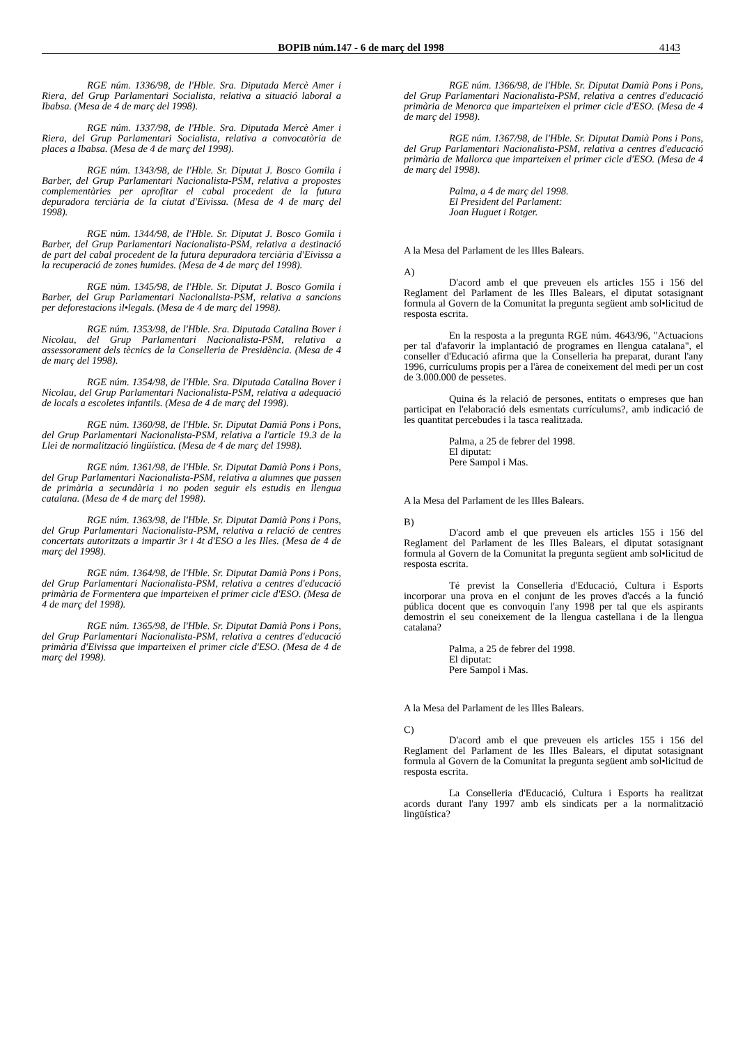BOPIB núm.147 - 6 de març del 1998 4143
RGE núm. 1336/98, de l'Hble. Sra. Diputada Mercè Amer i Riera, del Grup Parlamentari Socialista, relativa a situació laboral a Ibabsa. (Mesa de 4 de març del 1998).
RGE núm. 1337/98, de l'Hble. Sra. Diputada Mercè Amer i Riera, del Grup Parlamentari Socialista, relativa a convocatòria de places a Ibabsa. (Mesa de 4 de març del 1998).
RGE núm. 1343/98, de l'Hble. Sr. Diputat J. Bosco Gomila i Barber, del Grup Parlamentari Nacionalista-PSM, relativa a propostes complementàries per aprofitar el cabal procedent de la futura depuradora terciària de la ciutat d'Eivissa. (Mesa de 4 de març del 1998).
RGE núm. 1344/98, de l'Hble. Sr. Diputat J. Bosco Gomila i Barber, del Grup Parlamentari Nacionalista-PSM, relativa a destinació de part del cabal procedent de la futura depuradora terciària d'Eivissa a la recuperació de zones humides. (Mesa de 4 de març del 1998).
RGE núm. 1345/98, de l'Hble. Sr. Diputat J. Bosco Gomila i Barber, del Grup Parlamentari Nacionalista-PSM, relativa a sancions per deforestacions il•legals. (Mesa de 4 de març del 1998).
RGE núm. 1353/98, de l'Hble. Sra. Diputada Catalina Bover i Nicolau, del Grup Parlamentari Nacionalista-PSM, relativa a assessorament dels tècnics de la Conselleria de Presidència. (Mesa de 4 de març del 1998).
RGE núm. 1354/98, de l'Hble. Sra. Diputada Catalina Bover i Nicolau, del Grup Parlamentari Nacionalista-PSM, relativa a adequació de locals a escoletes infantils. (Mesa de 4 de març del 1998).
RGE núm. 1360/98, de l'Hble. Sr. Diputat Damià Pons i Pons, del Grup Parlamentari Nacionalista-PSM, relativa a l'article 19.3 de la Llei de normalització lingüística. (Mesa de 4 de març del 1998).
RGE núm. 1361/98, de l'Hble. Sr. Diputat Damià Pons i Pons, del Grup Parlamentari Nacionalista-PSM, relativa a alumnes que passen de primària a secundària i no poden seguir els estudis en llengua catalana. (Mesa de 4 de març del 1998).
RGE núm. 1363/98, de l'Hble. Sr. Diputat Damià Pons i Pons, del Grup Parlamentari Nacionalista-PSM, relativa a relació de centres concertats autoritzats a impartir 3r i 4t d'ESO a les Illes. (Mesa de 4 de març del 1998).
RGE núm. 1364/98, de l'Hble. Sr. Diputat Damià Pons i Pons, del Grup Parlamentari Nacionalista-PSM, relativa a centres d'educació primària de Formentera que imparteixen el primer cicle d'ESO. (Mesa de 4 de març del 1998).
RGE núm. 1365/98, de l'Hble. Sr. Diputat Damià Pons i Pons, del Grup Parlamentari Nacionalista-PSM, relativa a centres d'educació primària d'Eivissa que imparteixen el primer cicle d'ESO. (Mesa de 4 de març del 1998).
RGE núm. 1366/98, de l'Hble. Sr. Diputat Damià Pons i Pons, del Grup Parlamentari Nacionalista-PSM, relativa a centres d'educació primària de Menorca que imparteixen el primer cicle d'ESO. (Mesa de 4 de març del 1998).
RGE núm. 1367/98, de l'Hble. Sr. Diputat Damià Pons i Pons, del Grup Parlamentari Nacionalista-PSM, relativa a centres d'educació primària de Mallorca que imparteixen el primer cicle d'ESO. (Mesa de 4 de març del 1998).
Palma, a 4 de març del 1998.
El President del Parlament:
Joan Huguet i Rotger.
A la Mesa del Parlament de les Illes Balears.
A)
D'acord amb el que preveuen els articles 155 i 156 del Reglament del Parlament de les Illes Balears, el diputat sotasignant formula al Govern de la Comunitat la pregunta següent amb sol•licitud de resposta escrita.
En la resposta a la pregunta RGE núm. 4643/96, "Actuacions per tal d'afavorir la implantació de programes en llengua catalana", el conseller d'Educació afirma que la Conselleria ha preparat, durant l'any 1996, currículums propis per a l'àrea de coneixement del medi per un cost de 3.000.000 de pessetes.
Quina és la relació de persones, entitats o empreses que han participat en l'elaboració dels esmentats currículums?, amb indicació de les quantitat percebudes i la tasca realitzada.
Palma, a 25 de febrer del 1998.
El diputat:
Pere Sampol i Mas.
A la Mesa del Parlament de les Illes Balears.
B)
D'acord amb el que preveuen els articles 155 i 156 del Reglament del Parlament de les Illes Balears, el diputat sotasignant formula al Govern de la Comunitat la pregunta següent amb sol•licitud de resposta escrita.
Té previst la Conselleria d'Educació, Cultura i Esports incorporar una prova en el conjunt de les proves d'accés a la funció pública docent que es convoquin l'any 1998 per tal que els aspirants demostrin el seu coneixement de la llengua castellana i de la llengua catalana?
Palma, a 25 de febrer del 1998.
El diputat:
Pere Sampol i Mas.
A la Mesa del Parlament de les Illes Balears.
C)
D'acord amb el que preveuen els articles 155 i 156 del Reglament del Parlament de les Illes Balears, el diputat sotasignant formula al Govern de la Comunitat la pregunta següent amb sol•licitud de resposta escrita.
La Conselleria d'Educació, Cultura i Esports ha realitzat acords durant l'any 1997 amb els sindicats per a la normalització lingüística?